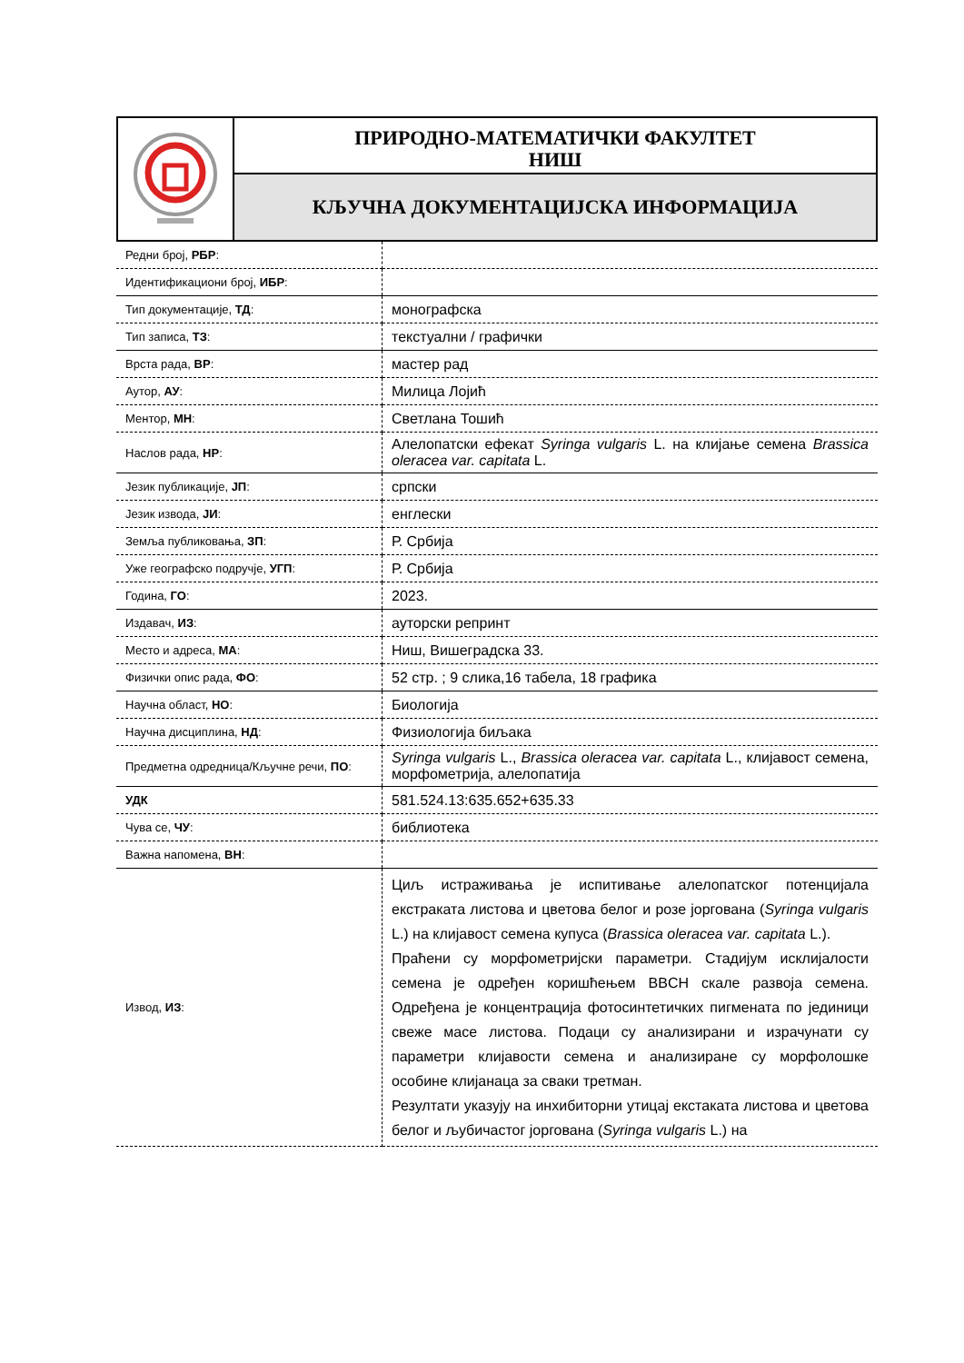ПРИРОДНО-МАТЕМАТИЧКИ ФАКУЛТЕТ
НИШ
КЉУЧНА ДОКУМЕНТАЦИЈСКА ИНФОРМАЦИЈА
| Редни број, РБР : | |
| Идентификациони број, ИБР : | |
| Тип документације, ТД : | монографска |
| Тип записа, ТЗ : | текстуални / графички |
| Врста рада, ВР : | мастер рад |
| Аутор, АУ : | Милица Лојић |
| Ментор, МН : | Светлана Тошић |
| Наслов рада, НР : | Алелопатски ефекат Syringa vulgaris L. на клијање семена Brassica oleracea var. capitata L. |
| Језик публикације, ЈП : | српски |
| Језик извода, ЈИ : | енглески |
| Земља публиковања, ЗП : | Р. Србија |
| Уже географско подручје, УГП : | Р. Србија |
| Година, ГО : | 2023. |
| Издавач, ИЗ : | ауторски репринт |
| Место и адреса, МА : | Ниш, Вишеградска 33. |
| Физички опис рада, ФО : | 52 стр. ; 9 слика,16 табела, 18 графика |
| Научна област, НО : | Биологија |
| Научна дисциплина, НД : | Физиологија биљака |
| Предметна одредница/Кључне речи, ПО : | Syringa vulgaris L., Brassica oleracea var. capitata L., клијавост семена, морфометрија, алелопатија |
| УДК | 581.524.13:635.652+635.33 |
| Чува се, ЧУ : | библиотека |
| Важна напомена, ВН : | |
| Извод, ИЗ : | Циљ истраживања је испитивање алелопатског потенцијала екстраката листова и цветова белог и розе јоргована ( Syringa vulgaris L.) на клијавост семена купуса ( Brassica oleracea var. capitata L.). Праћени су морфометријски параметри. Стадијум исклијалости семена је одређен коришћењем BBCH скале развоја семена. Одређена је концентрација фотосинтетичких пигмената по јединици свеже масе листова. Подаци су анализирани и израчунати су параметри клијавости семена и анализиране су морфолошке особине клијанаца за сваки третман. Резултати указују на инхибиторни утицај екстаката листова и цветова белог и љубичастог јоргована ( Syringa vulgaris L.) на |